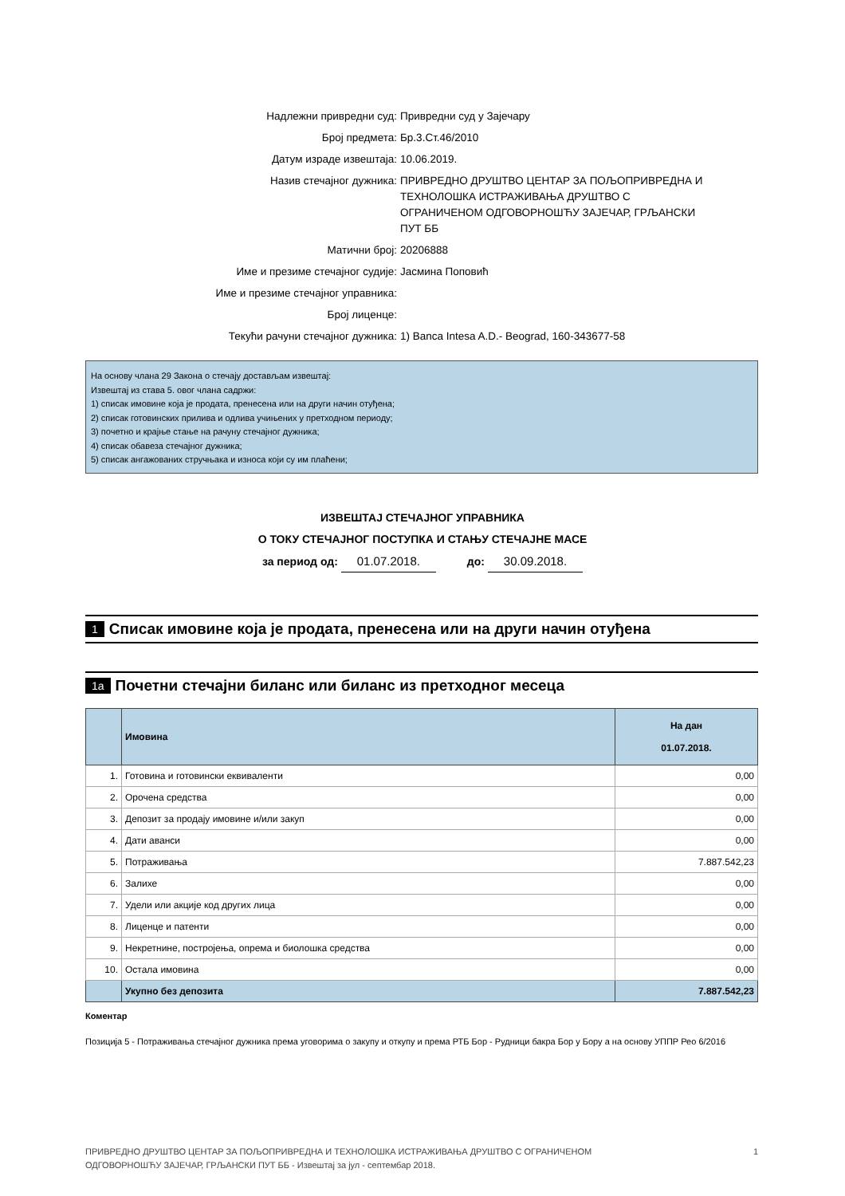| Надлежни привредни суд: | Привредни суд у Зајечару |
| Број предмета: | Бр.3.Ст.46/2010 |
| Датум израде извештаја: | 10.06.2019. |
| Назив стечајног дужника: | ПРИВРЕДНО ДРУШТВО ЦЕНТАР ЗА ПОЉОПРИВРЕДНА И ТЕХНОЛОШКА ИСТРАЖИВАЊА ДРУШТВО С ОГРАНИЧЕНОМ ОДГОВОРНОШЋУ ЗАЈЕЧАР, ГРЉАНСКИ ПУТ ББ |
| Матични број: | 20206888 |
| Име и презиме стечајног судије: | Јасмина Поповић |
| Име и презиме стечајног управника: | |
| Број лиценце: | |
| Текући рачуни стечајног дужника: | 1) Banca Intesa A.D.- Beograd, 160-343677-58 |
На основу члана 29 Закона о стечају достављам извештај:
Извештај из става 5. овог члана садржи:
1) списак имовине која је продата, пренесена или на други начин отуђена;
2) списак готовинских прилива и одлива учињених у претходном периоду;
3) почетно и крајње стање на рачуну стечајног дужника;
4) списак обавеза стечајног дужника;
5) списак ангажованих стручњака и износа који су им плаћени;
ИЗВЕШТАЈ СТЕЧАЈНОГ УПРАВНИКА
О ТОКУ СТЕЧАЈНОГ ПОСТУПКА И СТАЊУ СТЕЧАЈНЕ МАСЕ
за период од: 01.07.2018. до: 30.09.2018.
1 Списак имовине која је продата, пренесена или на други начин отуђена
1а Почетни стечајни биланс или биланс из претходног месеца
| | Имовина | На дан 01.07.2018. |
| --- | --- | --- |
| 1. | Готовина и готовински еквиваленти | 0,00 |
| 2. | Орочена средства | 0,00 |
| 3. | Депозит за продају имовине и/или закуп | 0,00 |
| 4. | Дати аванси | 0,00 |
| 5. | Потраживања | 7.887.542,23 |
| 6. | Залихе | 0,00 |
| 7. | Удели или акције код других лица | 0,00 |
| 8. | Лиценце и патенти | 0,00 |
| 9. | Некретнине, постројења, опрема и биолошка средства | 0,00 |
| 10. | Остала имовина | 0,00 |
| | Укупно без депозита | 7.887.542,23 |
Коментар
Позиција 5 - Потраживања стечајног дужника према уговорима о закупу и откупу и према РТБ Бор - Рудници бакра Бор у Бору а на основу УППР Рео 6/2016
ПРИВРЕДНО ДРУШТВО ЦЕНТАР ЗА ПОЉОПРИВРЕДНА И ТЕХНОЛОШКА ИСТРАЖИВАЊА ДРУШТВО С ОГРАНИЧЕНОМ
ОДГОВОРНОШЋУ ЗАЈЕЧАР, ГРЉАНСКИ ПУТ ББ - Извештај за јул - септембар 2018. 1